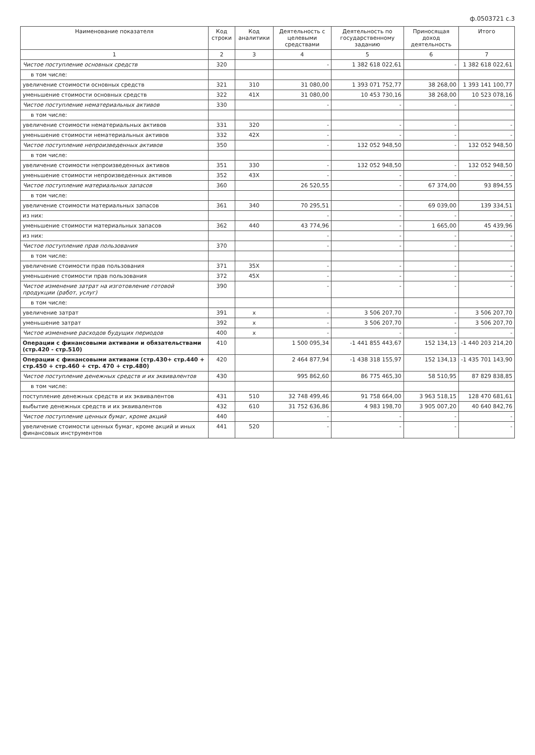ф.0503721 с.3
| Наименование показателя | Код строки | Код аналитики | Деятельность с целевыми средствами | Деятельность по государственному заданию | Приносящая доход деятельность | Итого |
| --- | --- | --- | --- | --- | --- | --- |
| 1 | 2 | 3 | 4 | 5 | 6 | 7 |
| Чистое поступление основных средств | 320 | | - | 1 382 618 022,61 | - | 1 382 618 022,61 |
| в том числе: | | | | | | |
| увеличение стоимости основных средств | 321 | 310 | 31 080,00 | 1 393 071 752,77 | 38 268,00 | 1 393 141 100,77 |
| уменьшение стоимости основных средств | 322 | 41X | 31 080,00 | 10 453 730,16 | 38 268,00 | 10 523 078,16 |
| Чистое поступление нематериальных активов | 330 | | - | - | - | - |
| в том числе: | | | | | | |
| увеличение стоимости нематериальных активов | 331 | 320 | - | - | - | - |
| уменьшение стоимости нематериальных активов | 332 | 42X | - | - | - | - |
| Чистое поступление непроизведенных активов | 350 | | - | 132 052 948,50 | - | 132 052 948,50 |
| в том числе: | | | | | | |
| увеличение стоимости непроизведенных активов | 351 | 330 | - | 132 052 948,50 | - | 132 052 948,50 |
| уменьшение стоимости непроизведенных активов | 352 | 43X | - | - | - | - |
| Чистое поступление материальных запасов | 360 | | 26 520,55 | - | 67 374,00 | 93 894,55 |
| в том числе: | | | | | | |
| увеличение стоимости материальных запасов | 361 | 340 | 70 295,51 | - | 69 039,00 | 139 334,51 |
| из них: | | | - | - | - | - |
| уменьшение стоимости материальных запасов | 362 | 440 | 43 774,96 | - | 1 665,00 | 45 439,96 |
| из них: | | | - | - | - | - |
| Чистое поступление прав пользования | 370 | | - | - | - | - |
| в том числе: | | | | | | |
| увеличение стоимости прав пользования | 371 | 35X | - | - | - | - |
| уменьшение стоимости прав пользования | 372 | 45X | - | - | - | - |
| Чистое изменение затрат на изготовление готовой продукции (работ, услуг) | 390 | | - | - | - | - |
| в том числе: | | | | | | |
| увеличение затрат | 391 | x | - | 3 506 207,70 | - | 3 506 207,70 |
| уменьшение затрат | 392 | x | - | 3 506 207,70 | - | 3 506 207,70 |
| Чистое изменение расходов будущих периодов | 400 | x | - | - | - | - |
| Операции с финансовыми активами и обязательствами (стр.420 - стр.510) | 410 | | 1 500 095,34 | -1 441 855 443,67 | 152 134,13 | -1 440 203 214,20 |
| Операции с финансовыми активами (стр.430+ стр.440 + стр.450 + стр.460 + стр. 470 + стр.480) | 420 | | 2 464 877,94 | -1 438 318 155,97 | 152 134,13 | -1 435 701 143,90 |
| Чистое поступление денежных средств и их эквивалентов | 430 | | 995 862,60 | 86 775 465,30 | 58 510,95 | 87 829 838,85 |
| в том числе: | | | | | | |
| поступление денежных средств и их эквивалентов | 431 | 510 | 32 748 499,46 | 91 758 664,00 | 3 963 518,15 | 128 470 681,61 |
| выбытие денежных средств и их эквивалентов | 432 | 610 | 31 752 636,86 | 4 983 198,70 | 3 905 007,20 | 40 640 842,76 |
| Чистое поступление ценных бумаг, кроме акций | 440 | | - | - | - | - |
| увеличение стоимости ценных бумаг, кроме акций и иных финансовых инструментов | 441 | 520 | - | - | - | - |